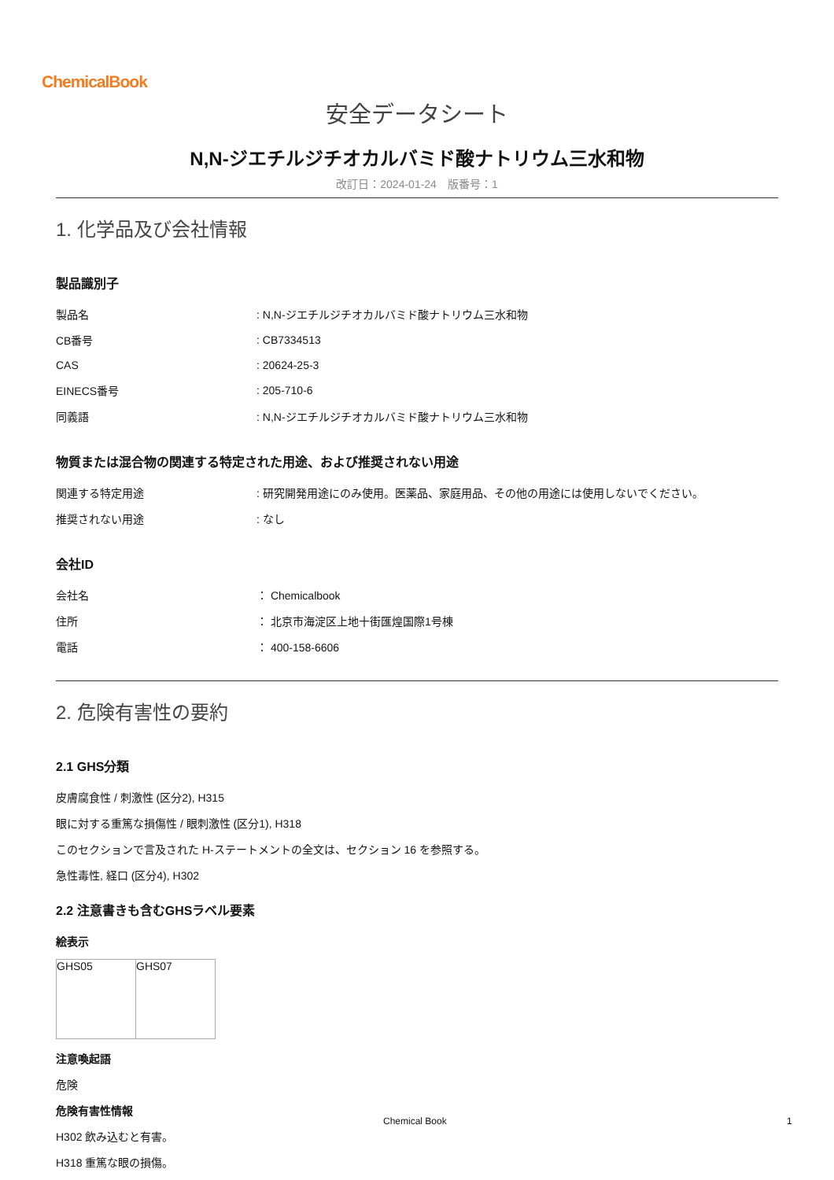ChemicalBook
安全データシート
N,N-ジエチルジチオカルバミド酸ナトリウム三水和物
改訂日：2024-01-24　版番号：1
1. 化学品及び会社情報
製品識別子
| 製品名 | : N,N-ジエチルジチオカルバミド酸ナトリウム三水和物 |
| CB番号 | : CB7334513 |
| CAS | : 20624-25-3 |
| EINECS番号 | : 205-710-6 |
| 同義語 | : N,N-ジエチルジチオカルバミド酸ナトリウム三水和物 |
物質または混合物の関連する特定された用途、および推奨されない用途
| 関連する特定用途 | : 研究開発用途にのみ使用。医薬品、家庭用品、その他の用途には使用しないでください。 |
| 推奨されない用途 | : なし |
会社ID
| 会社名 | ： Chemicalbook |
| 住所 | ： 北京市海淀区上地十街匯煌国際1号棟 |
| 電話 | ： 400-158-6606 |
2. 危険有害性の要約
2.1 GHS分類
皮膚腐食性 / 刺激性 (区分2), H315
眼に対する重篤な損傷性 / 眼刺激性 (区分1), H318
このセクションで言及された H-ステートメントの全文は、セクション 16 を参照する。
急性毒性, 経口 (区分4), H302
2.2 注意書きも含むGHSラベル要素
絵表示
| GHS05 | GHS07 |
注意喚起語
危険
危険有害性情報
H302 飲み込むと有害。
H318 重篤な眼の損傷。
Chemical Book 1